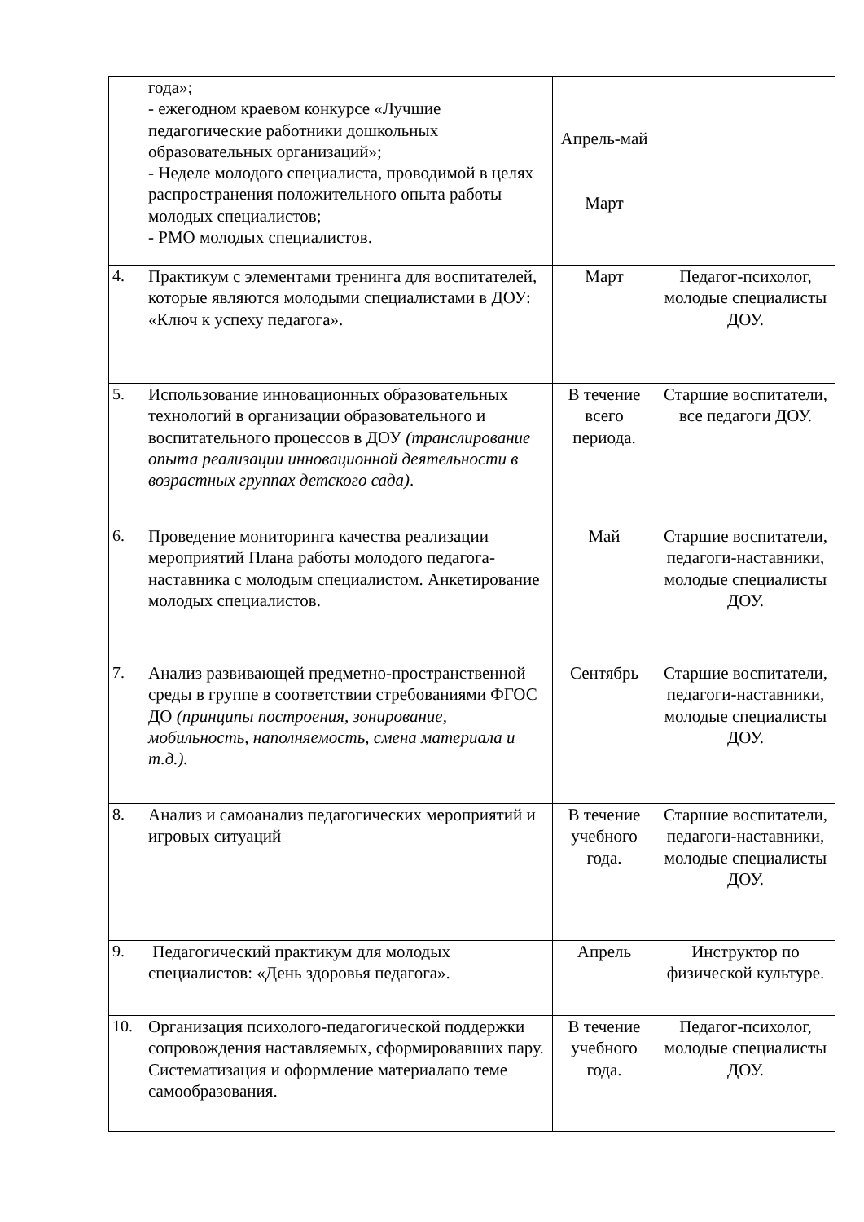| | года»; - ежегодном краевом конкурсе «Лучшие педагогические работники дошкольных образовательных организаций»; - Неделе молодого специалиста, проводимой в целях распространения положительного опыта работы молодых специалистов; - РМО молодых специалистов. | Апрель-май Март | |
| 4. | Практикум с элементами тренинга для воспитателей, которые являются молодыми специалистами в ДОУ: «Ключ к успеху педагога». | Март | Педагог-психолог, молодые специалисты ДОУ. |
| 5. | Использование инновационных образовательных технологий в организации образовательного и воспитательного процессов в ДОУ (транслирование опыта реализации инновационной деятельности в возрастных группах детского сада) . | В течение всего периода. | Старшие воспитатели, все педагоги ДОУ. |
| 6. | Проведение мониторинга качества реализации мероприятий Плана работы молодого педагога-наставника с молодым специалистом. Анкетирование молодых специалистов. | Май | Старшие воспитатели, педагоги-наставники, молодые специалисты ДОУ. |
| 7. | Анализ развивающей предметно-пространственной среды в группе в соответствии стребованиями ФГОС ДО (принципы построения, зонирование, мобильность, наполняемость, смена материала и т.д.). | Сентябрь | Старшие воспитатели, педагоги-наставники, молодые специалисты ДОУ. |
| 8. | Анализ и самоанализ педагогических мероприятий и игровых ситуаций | В течение учебного года. | Старшие воспитатели, педагоги-наставники, молодые специалисты ДОУ. |
| 9. | Педагогический практикум для молодых специалистов: «День здоровья педагога». | Апрель | Инструктор по физической культуре. |
| 10. | Организация психолого-педагогической поддержки сопровождения наставляемых, сформировавших пару. Систематизация и оформление материалапо теме самообразования. | В течение учебного года. | Педагог-психолог, молодые специалисты ДОУ. |